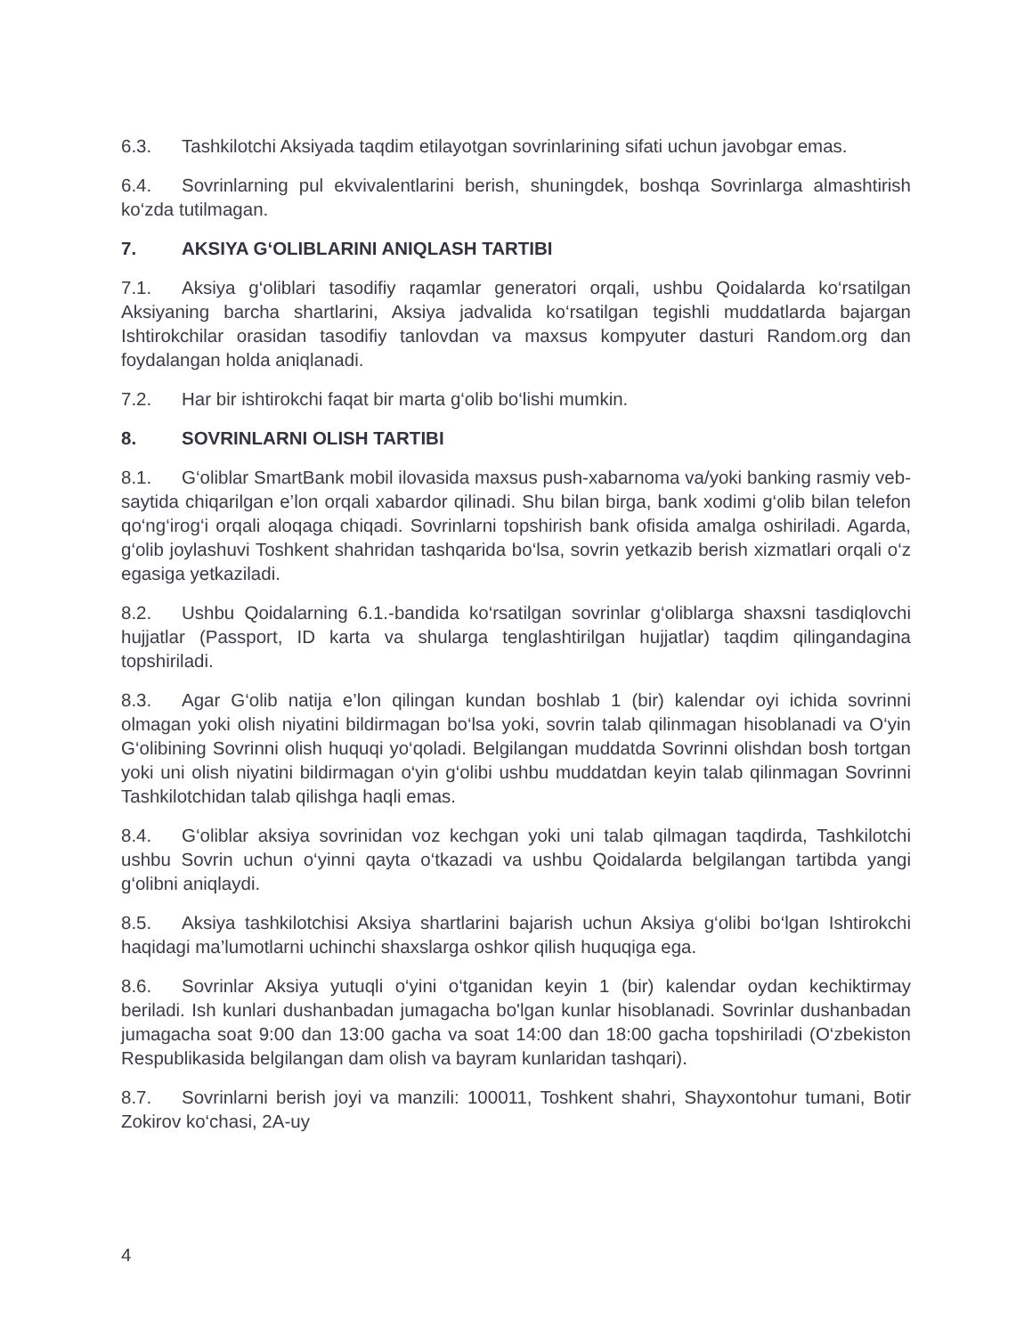6.3. Tashkilotchi Aksiyada taqdim etilayotgan sovrinlarining sifati uchun javobgar emas.
6.4. Sovrinlarning pul ekvivalentlarini berish, shuningdek, boshqa Sovrinlarga almashtirish ko‘zda tutilmagan.
7. AKSIYA G‘OLIBLARINI ANIQLASH TARTIBI
7.1. Aksiya g‘oliblari tasodifiy raqamlar generatori orqali, ushbu Qoidalarda ko‘rsatilgan Aksiyaning barcha shartlarini, Aksiya jadvalida ko‘rsatilgan tegishli muddatlarda bajargan Ishtirokchilar orasidan tasodifiy tanlovdan va maxsus kompyuter dasturi Random.org dan foydalangan holda aniqlanadi.
7.2. Har bir ishtirokchi faqat bir marta g‘olib bo‘lishi mumkin.
8. SOVRINLARNI OLISH TARTIBI
8.1. G‘oliblar SmartBank mobil ilovasida maxsus push-xabarnoma va/yoki banking rasmiy veb-saytida chiqarilgan e’lon orqali xabardor qilinadi. Shu bilan birga, bank xodimi g‘olib bilan telefon qo‘ng‘irog‘i orqali aloqaga chiqadi. Sovrinlarni topshirish bank ofisida amalga oshiriladi. Agarda, g‘olib joylashuvi Toshkent shahridan tashqarida bo‘lsa, sovrin yetkazib berish xizmatlari orqali o‘z egasiga yetkaziladi.
8.2. Ushbu Qoidalarning 6.1.-bandida ko‘rsatilgan sovrinlar g‘oliblarga shaxsni tasdiqlovchi hujjatlar (Passport, ID karta va shularga tenglashtirilgan hujjatlar) taqdim qilingandagina topshiriladi.
8.3. Agar G‘olib natija e’lon qilingan kundan boshlab 1 (bir) kalendar oyi ichida sovrinni olmagan yoki olish niyatini bildirmagan bo‘lsa yoki, sovrin talab qilinmagan hisoblanadi va O‘yin G‘olibining Sovrinni olish huquqi yo‘qoladi. Belgilangan muddatda Sovrinni olishdan bosh tortgan yoki uni olish niyatini bildirmagan o‘yin g‘olibi ushbu muddatdan keyin talab qilinmagan Sovrinni Tashkilotchidan talab qilishga haqli emas.
8.4. G‘oliblar aksiya sovrinidan voz kechgan yoki uni talab qilmagan taqdirda, Tashkilotchi ushbu Sovrin uchun o‘yinni qayta o‘tkazadi va ushbu Qoidalarda belgilangan tartibda yangi g‘olibni aniqlaydi.
8.5. Aksiya tashkilotchisi Aksiya shartlarini bajarish uchun Aksiya g‘olibi bo‘lgan Ishtirokchi haqidagi ma’lumotlarni uchinchi shaxslarga oshkor qilish huquqiga ega.
8.6. Sovrinlar Aksiya yutuqli o‘yini o‘tganidan keyin 1 (bir) kalendar oydan kechiktirmay beriladi. Ish kunlari dushanbadan jumagacha bo'lgan kunlar hisoblanadi. Sovrinlar dushanbadan jumagacha soat 9:00 dan 13:00 gacha va soat 14:00 dan 18:00 gacha topshiriladi (O‘zbekiston Respublikasida belgilangan dam olish va bayram kunlaridan tashqari).
8.7. Sovrinlarni berish joyi va manzili: 100011, Toshkent shahri, Shayxontohur tumani, Botir Zokirov ko‘chasi, 2A-uy
4